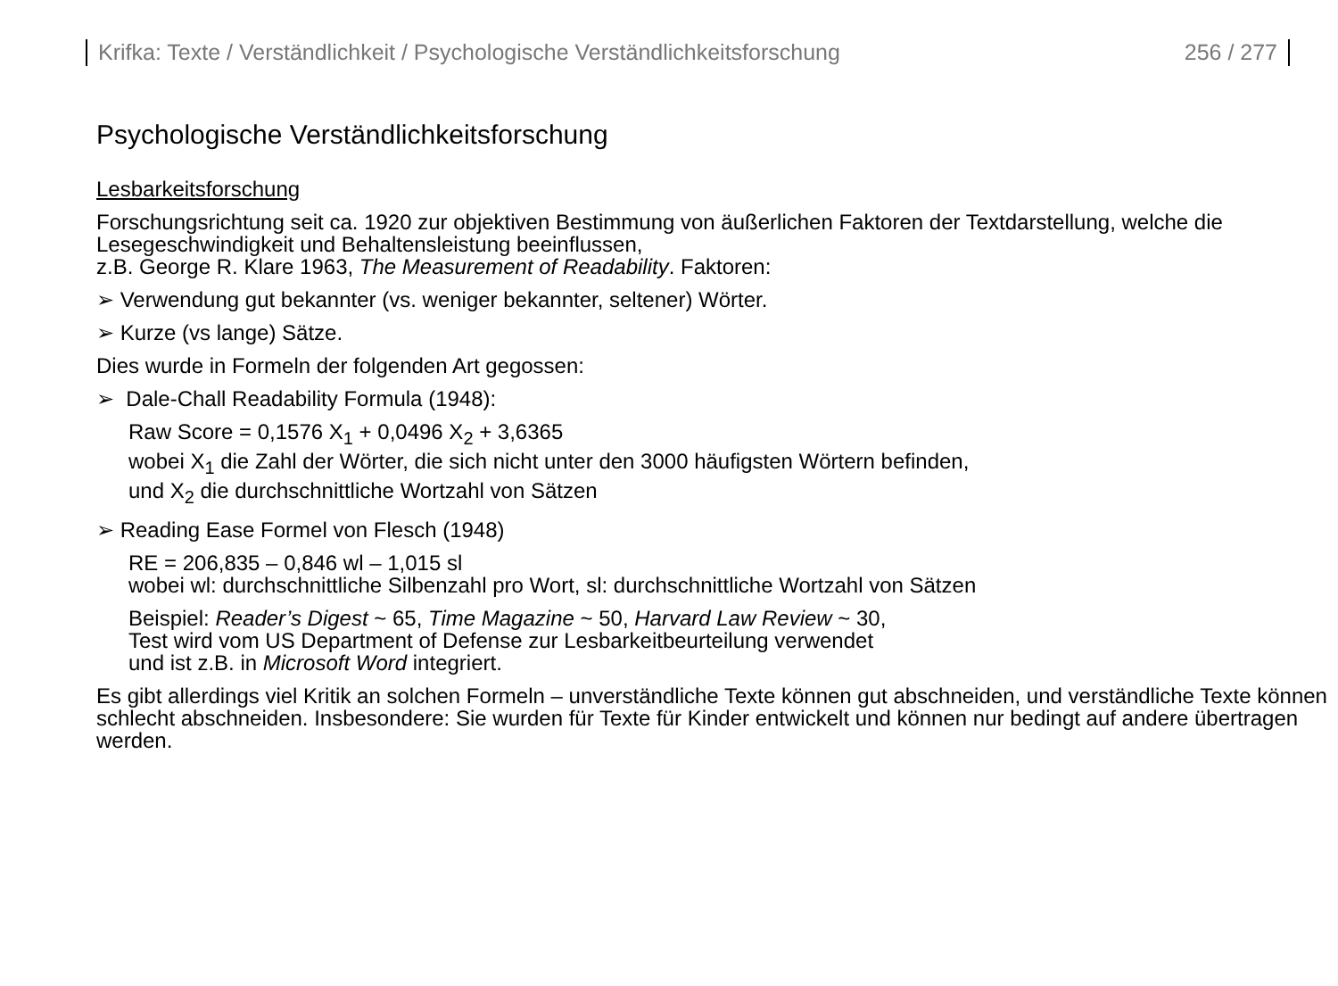Krifka: Texte / Verständlichkeit / Psychologische Verständlichkeitsforschung 256 / 277
Psychologische Verständlichkeitsforschung
Lesbarkeitsforschung
Forschungsrichtung seit ca. 1920 zur objektiven Bestimmung von äußerlichen Faktoren der Textdarstellung, welche die Lesegeschwindigkeit und Behaltensleistung beeinflussen,
z.B. George R. Klare 1963, The Measurement of Readability. Faktoren:
➢ Verwendung gut bekannter (vs. weniger bekannter, seltener) Wörter.
➢ Kurze (vs lange) Sätze.
Dies wurde in Formeln der folgenden Art gegossen:
➢ Dale-Chall Readability Formula (1948):
Raw Score = 0,1576 X<sub>1</sub> + 0,0496 X<sub>2</sub> + 3,6365
wobei X<sub>1</sub> die Zahl der Wörter, die sich nicht unter den 3000 häufigsten Wörtern befinden,
und X<sub>2</sub> die durchschnittliche Wortzahl von Sätzen
➢ Reading Ease Formel von Flesch (1948)
RE = 206,835 – 0,846 wl – 1,015 sl
wobei wl: durchschnittliche Silbenzahl pro Wort, sl: durchschnittliche Wortzahl von Sätzen
Beispiel: Reader’s Digest ~ 65, Time Magazine ~ 50, Harvard Law Review ~ 30,
Test wird vom US Department of Defense zur Lesbarkeitbeurteilung verwendet
und ist z.B. in Microsoft Word integriert.
Es gibt allerdings viel Kritik an solchen Formeln – unverständliche Texte können gut abschneiden, und verständliche Texte können schlecht abschneiden. Insbesondere: Sie wurden für Texte für Kinder entwickelt und können nur bedingt auf andere übertragen werden.